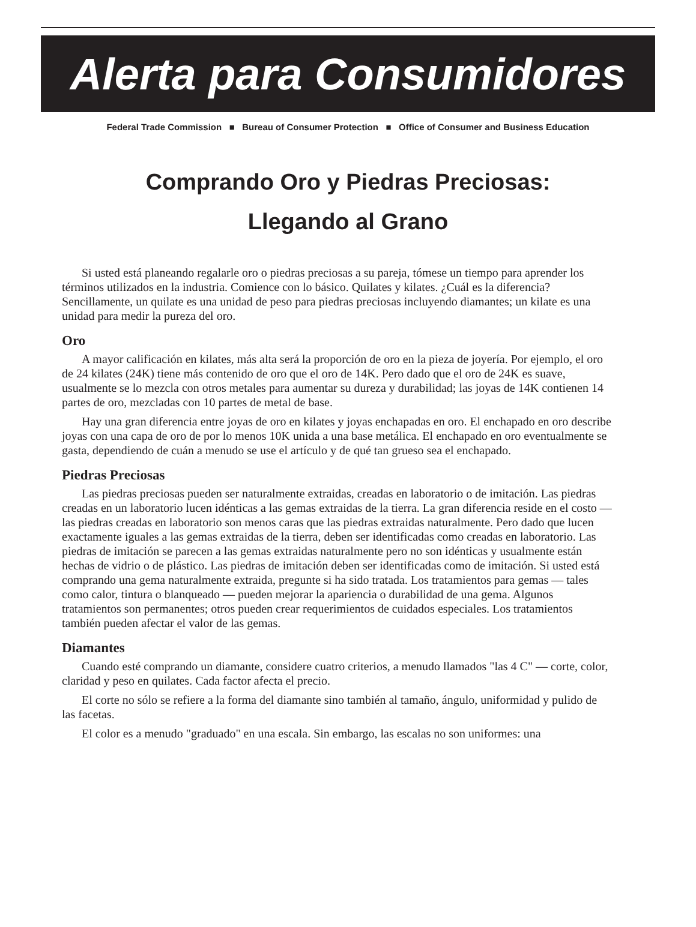Alerta para Consumidores
Federal Trade Commission ■ Bureau of Consumer Protection ■ Office of Consumer and Business Education
Comprando Oro y Piedras Preciosas:
Llegando al Grano
Si usted está planeando regalarle oro o piedras preciosas a su pareja, tómese un tiempo para aprender los términos utilizados en la industria. Comience con lo básico. Quilates y kilates. ¿Cuál es la diferencia? Sencillamente, un quilate es una unidad de peso para piedras preciosas incluyendo diamantes; un kilate es una unidad para medir la pureza del oro.
Oro
A mayor calificación en kilates, más alta será la proporción de oro en la pieza de joyería. Por ejemplo, el oro de 24 kilates (24K) tiene más contenido de oro que el oro de 14K. Pero dado que el oro de 24K es suave, usualmente se lo mezcla con otros metales para aumentar su dureza y durabilidad; las joyas de 14K contienen 14 partes de oro, mezcladas con 10 partes de metal de base.
Hay una gran diferencia entre joyas de oro en kilates y joyas enchapadas en oro. El enchapado en oro describe joyas con una capa de oro de por lo menos 10K unida a una base metálica. El enchapado en oro eventualmente se gasta, dependiendo de cuán a menudo se use el artículo y de qué tan grueso sea el enchapado.
Piedras Preciosas
Las piedras preciosas pueden ser naturalmente extraidas, creadas en laboratorio o de imitación. Las piedras creadas en un laboratorio lucen idénticas a las gemas extraidas de la tierra. La gran diferencia reside en el costo — las piedras creadas en laboratorio son menos caras que las piedras extraidas naturalmente. Pero dado que lucen exactamente iguales a las gemas extraidas de la tierra, deben ser identificadas como creadas en laboratorio. Las piedras de imitación se parecen a las gemas extraidas naturalmente pero no son idénticas y usualmente están hechas de vidrio o de plástico. Las piedras de imitación deben ser identificadas como de imitación. Si usted está comprando una gema naturalmente extraida, pregunte si ha sido tratada. Los tratamientos para gemas — tales como calor, tintura o blanqueado — pueden mejorar la apariencia o durabilidad de una gema. Algunos tratamientos son permanentes; otros pueden crear requerimientos de cuidados especiales. Los tratamientos también pueden afectar el valor de las gemas.
Diamantes
Cuando esté comprando un diamante, considere cuatro criterios, a menudo llamados "las 4 C" — corte, color, claridad y peso en quilates. Cada factor afecta el precio.
El corte no sólo se refiere a la forma del diamante sino también al tamaño, ángulo, uniformidad y pulido de las facetas.
El color es a menudo "graduado" en una escala. Sin embargo, las escalas no son uniformes: una